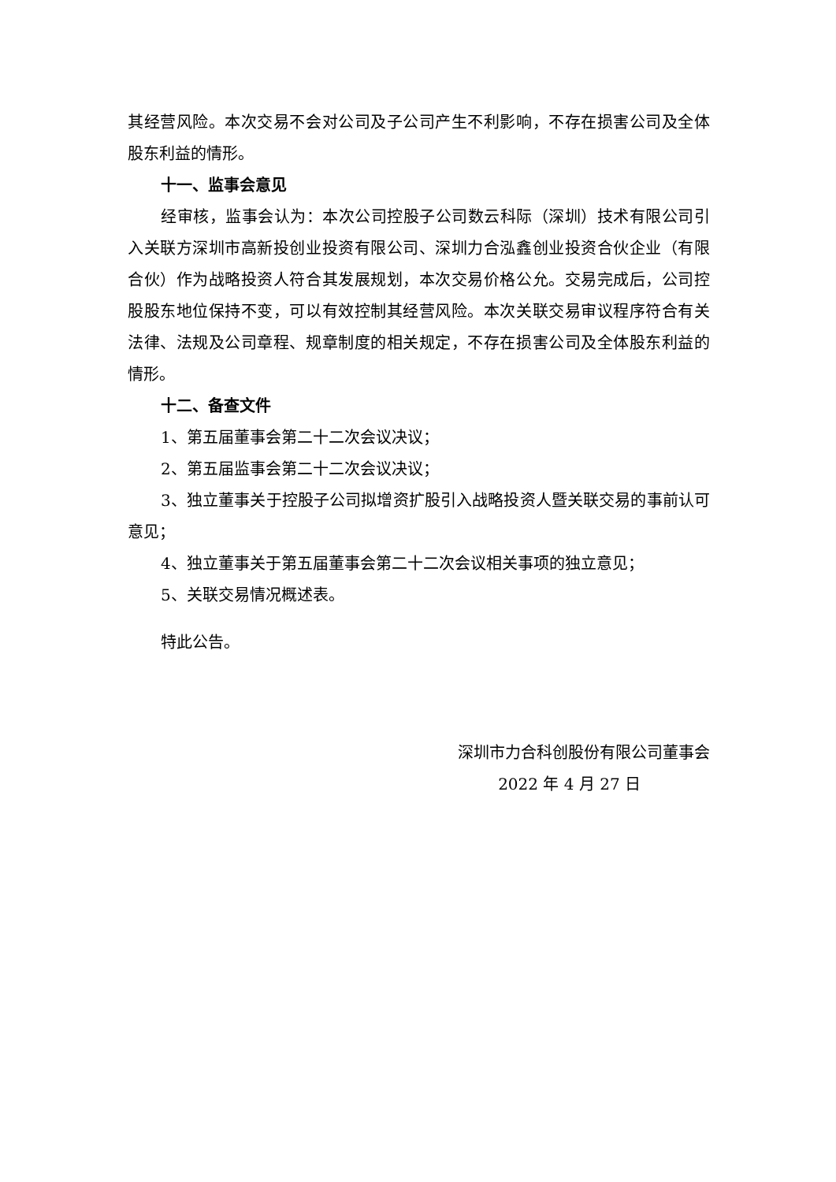其经营风险。本次交易不会对公司及子公司产生不利影响，不存在损害公司及全体股东利益的情形。
十一、监事会意见
经审核，监事会认为：本次公司控股子公司数云科际（深圳）技术有限公司引入关联方深圳市高新投创业投资有限公司、深圳力合泓鑫创业投资合伙企业（有限合伙）作为战略投资人符合其发展规划，本次交易价格公允。交易完成后，公司控股股东地位保持不变，可以有效控制其经营风险。本次关联交易审议程序符合有关法律、法规及公司章程、规章制度的相关规定，不存在损害公司及全体股东利益的情形。
十二、备查文件
1、第五届董事会第二十二次会议决议；
2、第五届监事会第二十二次会议决议；
3、独立董事关于控股子公司拟增资扩股引入战略投资人暨关联交易的事前认可意见；
4、独立董事关于第五届董事会第二十二次会议相关事项的独立意见；
5、关联交易情况概述表。
特此公告。
深圳市力合科创股份有限公司董事会
2022 年 4 月 27 日